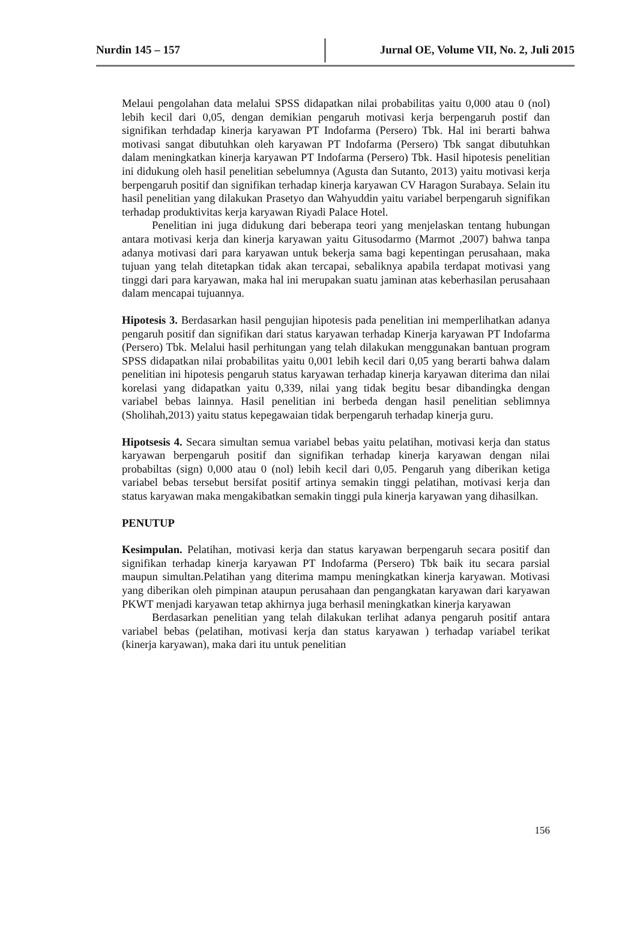Nurdin 145 – 157 Jurnal OE, Volume VII, No. 2, Juli 2015
Melaui pengolahan data melalui SPSS didapatkan nilai probabilitas yaitu 0,000 atau 0 (nol) lebih kecil dari 0,05, dengan demikian pengaruh motivasi kerja berpengaruh postif dan signifikan terhdadap kinerja karyawan PT Indofarma (Persero) Tbk. Hal ini berarti bahwa motivasi sangat dibutuhkan oleh karyawan PT Indofarma (Persero) Tbk sangat dibutuhkan dalam meningkatkan kinerja karyawan PT Indofarma (Persero) Tbk. Hasil hipotesis penelitian ini didukung oleh hasil penelitian sebelumnya (Agusta dan Sutanto, 2013) yaitu motivasi kerja berpengaruh positif dan signifikan terhadap kinerja karyawan CV Haragon Surabaya. Selain itu hasil penelitian yang dilakukan Prasetyo dan Wahyuddin yaitu variabel berpengaruh signifikan terhadap produktivitas kerja karyawan Riyadi Palace Hotel.
Penelitian ini juga didukung dari beberapa teori yang menjelaskan tentang hubungan antara motivasi kerja dan kinerja karyawan yaitu Gitusodarmo (Marmot ,2007) bahwa tanpa adanya motivasi dari para karyawan untuk bekerja sama bagi kepentingan perusahaan, maka tujuan yang telah ditetapkan tidak akan tercapai, sebaliknya apabila terdapat motivasi yang tinggi dari para karyawan, maka hal ini merupakan suatu jaminan atas keberhasilan perusahaan dalam mencapai tujuannya.
Hipotesis 3. Berdasarkan hasil pengujian hipotesis pada penelitian ini memperlihatkan adanya pengaruh positif dan signifikan dari status karyawan terhadap Kinerja karyawan PT Indofarma (Persero) Tbk. Melalui hasil perhitungan yang telah dilakukan menggunakan bantuan program SPSS didapatkan nilai probabilitas yaitu 0,001 lebih kecil dari 0,05 yang berarti bahwa dalam penelitian ini hipotesis pengaruh status karyawan terhadap kinerja karyawan diterima dan nilai korelasi yang didapatkan yaitu 0,339, nilai yang tidak begitu besar dibandingka dengan variabel bebas lainnya. Hasil penelitian ini berbeda dengan hasil penelitian seblimnya (Sholihah,2013) yaitu status kepegawaian tidak berpengaruh terhadap kinerja guru.
Hipotsesis 4. Secara simultan semua variabel bebas yaitu pelatihan, motivasi kerja dan status karyawan berpengaruh positif dan signifikan terhadap kinerja karyawan dengan nilai probabiltas (sign) 0,000 atau 0 (nol) lebih kecil dari 0,05. Pengaruh yang diberikan ketiga variabel bebas tersebut bersifat positif artinya semakin tinggi pelatihan, motivasi kerja dan status karyawan maka mengakibatkan semakin tinggi pula kinerja karyawan yang dihasilkan.
PENUTUP
Kesimpulan. Pelatihan, motivasi kerja dan status karyawan berpengaruh secara positif dan signifikan terhadap kinerja karyawan PT Indofarma (Persero) Tbk baik itu secara parsial maupun simultan.Pelatihan yang diterima mampu meningkatkan kinerja karyawan. Motivasi yang diberikan oleh pimpinan ataupun perusahaan dan pengangkatan karyawan dari karyawan PKWT menjadi karyawan tetap akhirnya juga berhasil meningkatkan kinerja karyawan
Berdasarkan penelitian yang telah dilakukan terlihat adanya pengaruh positif antara variabel bebas (pelatihan, motivasi kerja dan status karyawan ) terhadap variabel terikat (kinerja karyawan), maka dari itu untuk penelitian
156